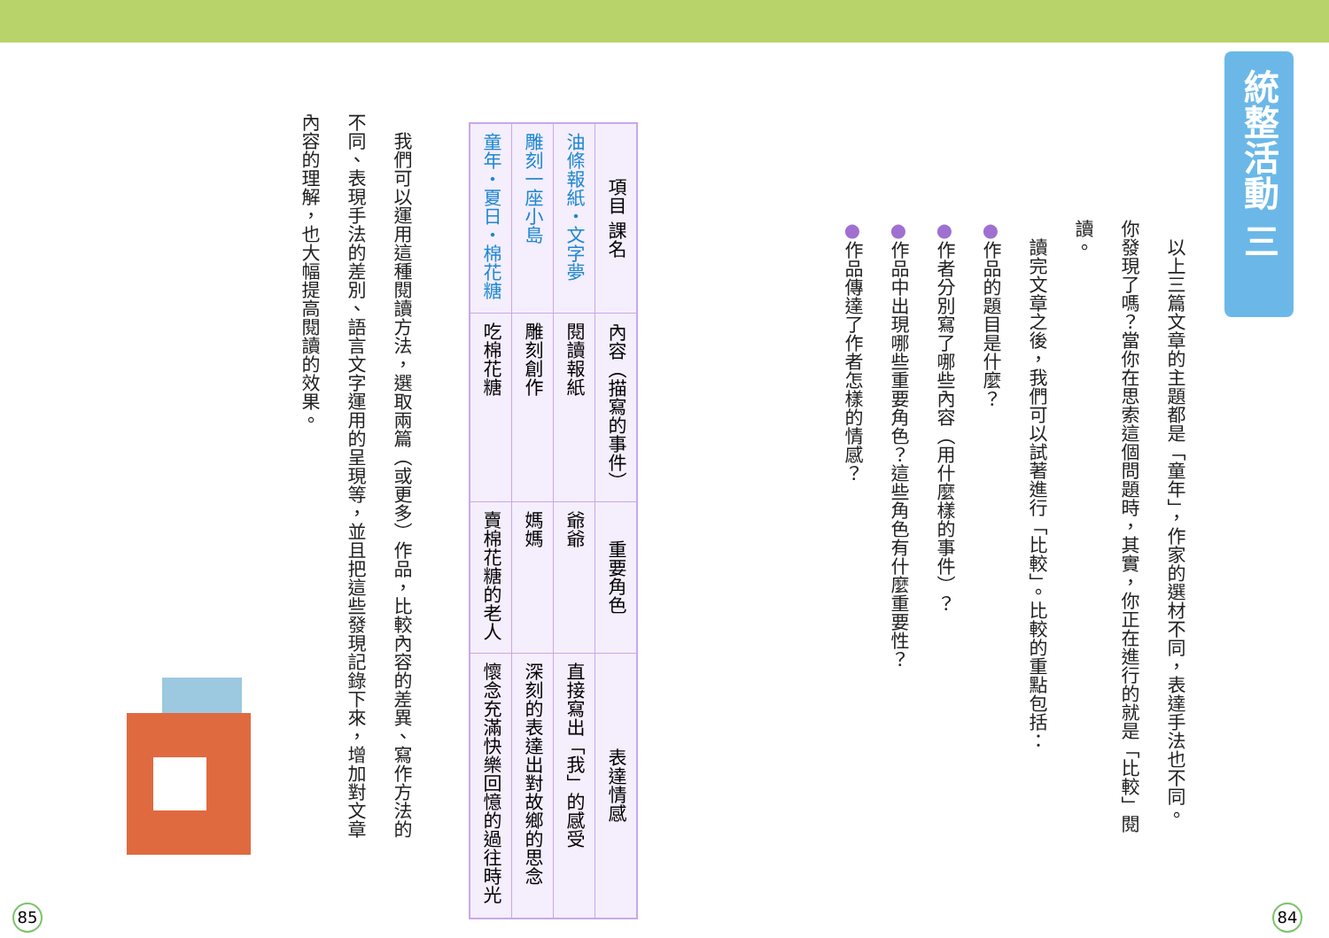統整活動 三
　以上三篇文章的主題都是「童年」，作家的選材不同，表達手法也不同。你發現了嗎？當你在思索這個問題時，其實，你正在進行的就是「比較」閱讀。
　讀完文章之後，我們可以試著進行「比較」。比較的重點包括：
●作品的題目是什麼？
●作者分別寫了哪些內容（用什麼樣的事件）？
●作品中出現哪些重要角色？這些角色有什麼重要性？
●作品傳達了作者怎樣的情感？
84
| 項目 課名 | 內容（描寫的事件） | 重要角色 | 表達情感 |
| --- | --- | --- | --- |
| 油條報紙・文字夢 | 閱讀報紙 | 爺爺 | 直接寫出「我」的感受 |
| 雕刻一座小島 | 雕刻創作 | 媽媽 | 深刻的表達出對故鄉的思念 |
| 童年・夏日・棉花糖 | 吃棉花糖 | 賣棉花糖的老人 | 懷念充滿快樂回憶的過往時光 |
　我們可以運用這種閱讀方法，選取兩篇（或更多）作品，比較內容的差異、寫作方法的不同、表現手法的差別、語言文字運用的呈現等，並且把這些發現記錄下來，增加對文章內容的理解，也大幅提高閱讀的效果。
85